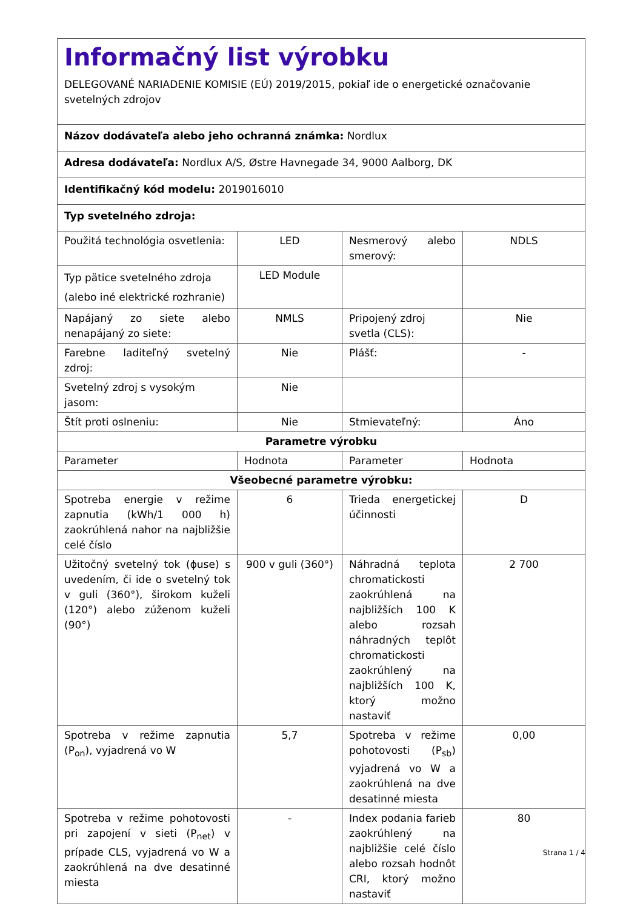| Informačný list výrobku DELEGOVANÉ NARIADENIE KOMISIE (EÚ) 2019/2015, pokiaľ ide o energetické označovanie svetelných zdrojov | | | |
| Názov dodávateľa alebo jeho ochranná známka: Nordlux | | | |
| Adresa dodávateľa: Nordlux A/S, Østre Havnegade 34, 9000 Aalborg, DK | | | |
| Identifikačný kód modelu: 2019016010 | | | |
| Typ svetelného zdroja: | | | |
| Použitá technológia osvetlenia: | LED | Nesmerový alebo smerový: | NDLS |
| Typ pätice svetelného zdroja (alebo iné elektrické rozhranie) | LED Module | | |
| Napájaný zo siete alebo nenapájaný zo siete: | NMLS | Pripojený zdroj svetla (CLS): | Nie |
| Farebne laditeľný svetelný zdroj: | Nie | Plášť: | - |
| Svetelný zdroj s vysokým jasom: | Nie | | |
| Štít proti oslneniu: | Nie | Stmievateľný: | Áno |
| Parametre výrobku | | | |
| Parameter | Hodnota | Parameter | Hodnota |
| Všeobecné parametre výrobku: | | | |
| Spotreba energie v režime zapnutia (kWh/1 000 h) zaokrúhlená nahor na najbližšie celé číslo | 6 | Trieda energetickej účinnosti | D |
| Užitočný svetelný tok (ϕuse) s uvedením, či ide o svetelný tok v guli (360°), širokom kuželi (120°) alebo zúženom kuželi (90°) | 900 v guli (360°) | Náhradná teplota chromatickosti zaokrúhlená na najbližších 100 K alebo rozsah náhradných teplôt chromatickosti zaokrúhlený na najbližších 100 K, ktorý možno nastaviť | 2 700 |
| Spotreba v režime zapnutia (P<sub>on</sub>), vyjadrená vo W | 5,7 | Spotreba v režime pohotovosti (P<sub>sb</sub>) vyjadrená vo W a zaokrúhlená na dve desatinné miesta | 0,00 |
| Spotreba v režime pohotovosti pri zapojení v sieti (P<sub>net</sub>) v prípade CLS, vyjadrená vo W a zaokrúhlená na dve desatinné miesta | - | Index podania farieb zaokrúhlený na najbližšie celé číslo alebo rozsah hodnôt CRI, ktorý možno nastaviť | 80 |
Strana 1 / 4